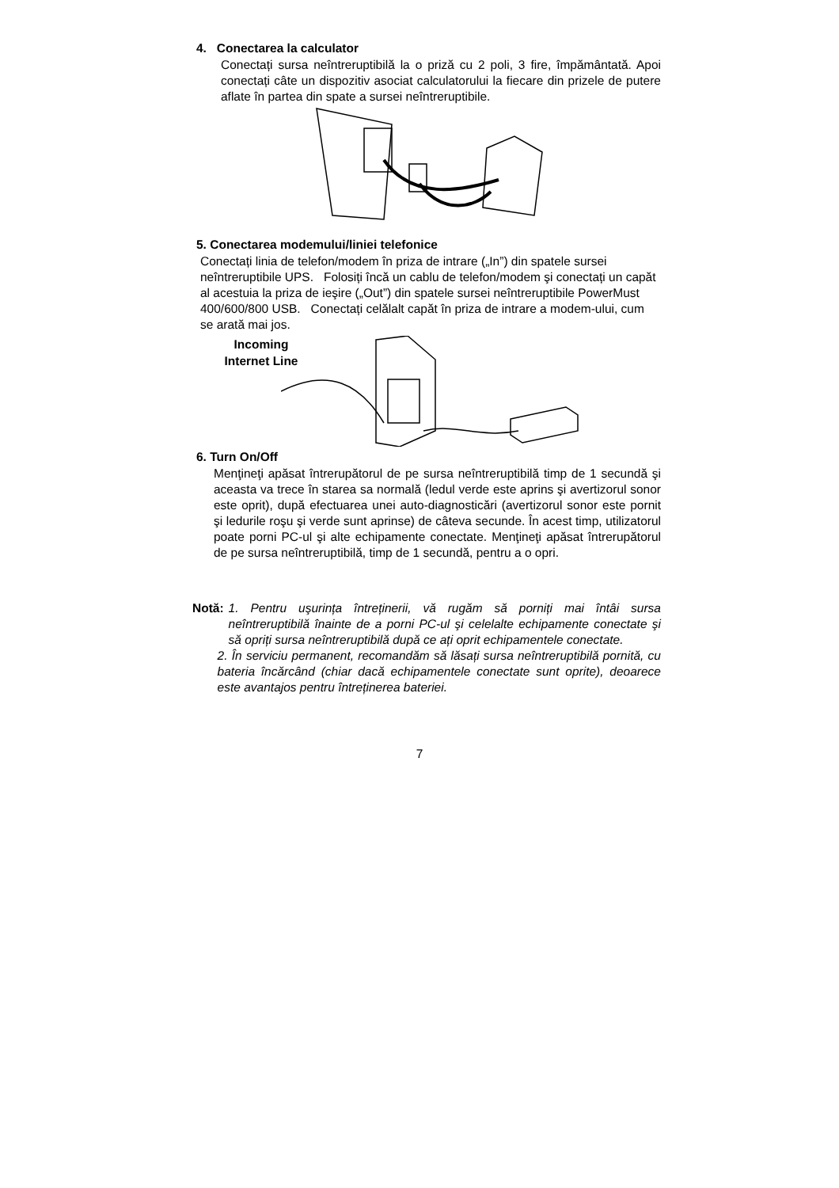4. Conectarea la calculator
Conectați sursa neîntreruptibilă la o priză cu 2 poli, 3 fire, împământată. Apoi conectați câte un dispozitiv asociat calculatorului la fiecare din prizele de putere aflate în partea din spate a sursei neîntreruptibile.
5. Conectarea modemului/liniei telefonice
Conectați linia de telefon/modem în priza de intrare („In”) din spatele sursei neîntreruptibile UPS. Folosiți încă un cablu de telefon/modem şi conectați un capăt al acestuia la priza de ieşire („Out”) din spatele sursei neîntreruptibile PowerMust 400/600/800 USB. Conectați celălalt capăt în priza de intrare a modem-ului, cum se arată mai jos.
Incoming Internet Line
6. Turn On/Off
Menţineţi apăsat întrerupătorul de pe sursa neîntreruptibilă timp de 1 secundă şi aceasta va trece în starea sa normală (ledul verde este aprins şi avertizorul sonor este oprit), după efectuarea unei auto-diagnosticări (avertizorul sonor este pornit şi ledurile roşu şi verde sunt aprinse) de câteva secunde. În acest timp, utilizatorul poate porni PC-ul şi alte echipamente conectate. Menţineţi apăsat întrerupătorul de pe sursa neîntreruptibilă, timp de 1 secundă, pentru a o opri.
Notă: 1. Pentru uşurința întreținerii, vă rugăm să porniți mai întâi sursa neîntreruptibilă înainte de a porni PC-ul şi celelalte echipamente conectate şi să opriți sursa neîntreruptibilă după ce ați oprit echipamentele conectate.
2. În serviciu permanent, recomandăm să lăsați sursa neîntreruptibilă pornită, cu bateria încărcând (chiar dacă echipamentele conectate sunt oprite), deoarece este avantajos pentru întreținerea bateriei.
7